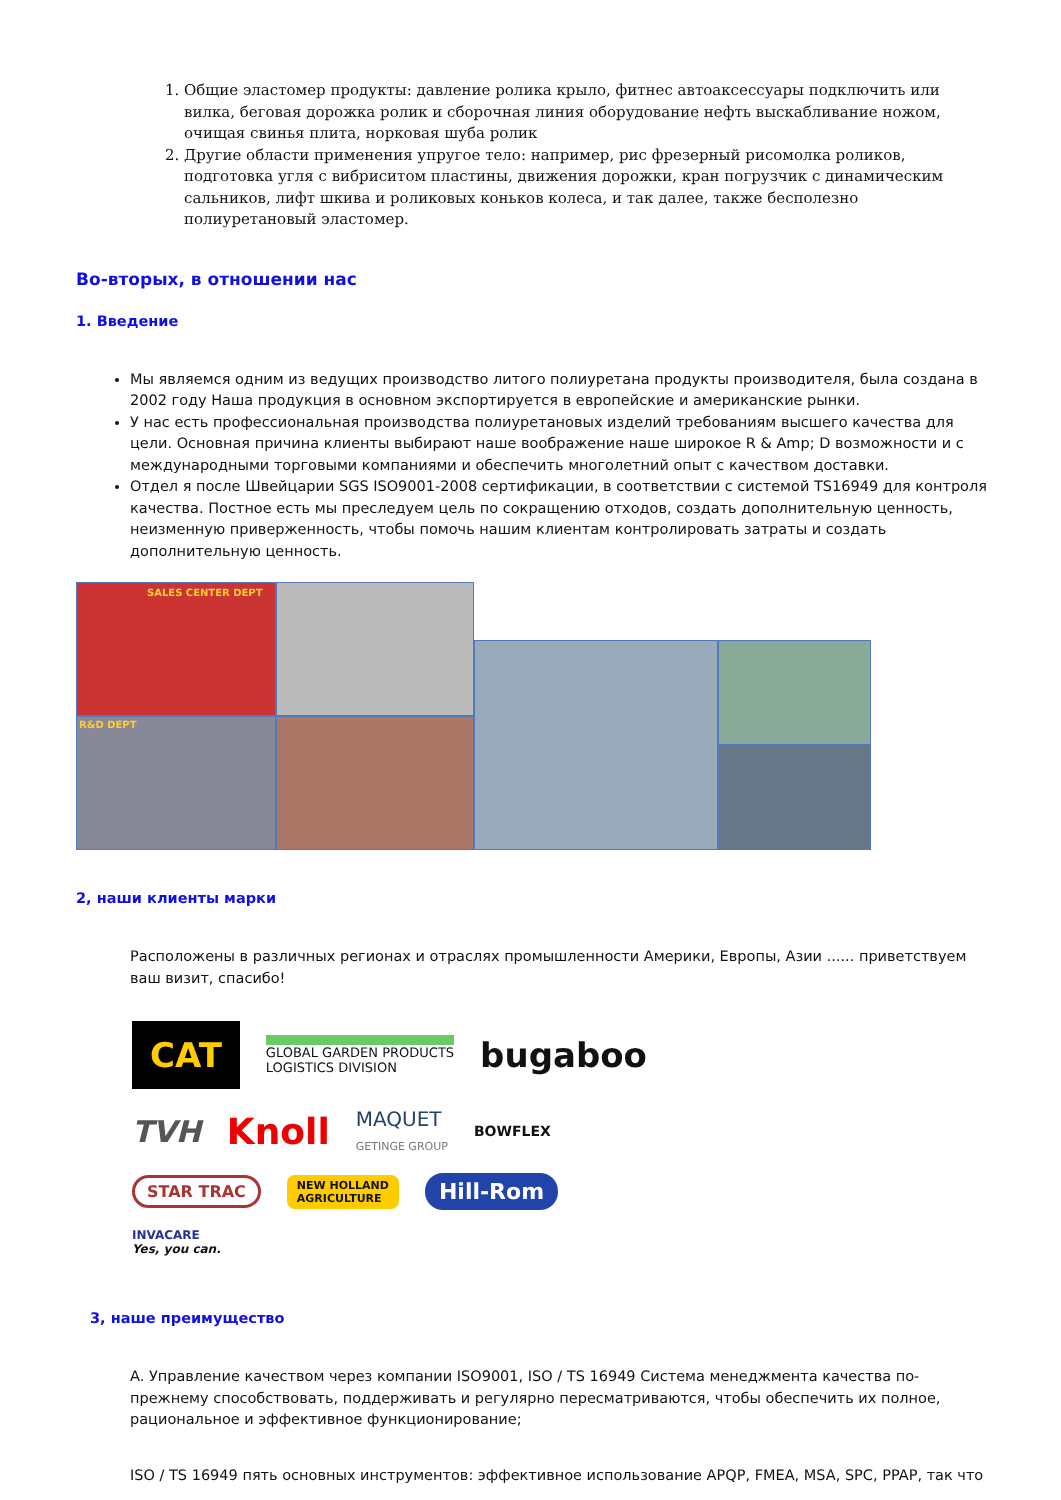1. Общие эластомер продукты: давление ролика крыло, фитнес автоаксессуары подключить или вилка, беговая дорожка ролик и сборочная линия оборудование нефть выскабливание ножом, очищая свинья плита, норковая шуба ролик
2. Другие области применения упругое тело: например, рис фрезерный рисомолка роликов, подготовка угля с вибриситом пластины, движения дорожки, кран погрузчик с динамическим сальников, лифт шкива и роликовых коньков колеса, и так далее, также бесполезно полиуретановый эластомер.
Во-вторых, в отношении нас
1. Введение
Мы являемся одним из ведущих производство литого полиуретана продукты производителя, была создана в 2002 году Наша продукция в основном экспортируется в европейские и американские рынки.
У нас есть профессиональная производства полиуретановых изделий требованиям высшего качества для цели. Основная причина клиенты выбирают наше воображение наше широкое R & Amp; D возможности и с международными торговыми компаниями и обеспечить многолетний опыт с качеством доставки.
Отдел я после Швейцарии SGS ISO9001-2008 сертификации, в соответствии с системой TS16949 для контроля качества. Постное есть мы преследуем цель по сокращению отходов, создать дополнительную ценность, неизменную приверженность, чтобы помочь нашим клиентам контролировать затраты и создать дополнительную ценность.
SALES CENTER DEPT
R&D DEPT
2, наши клиенты марки
Расположены в различных регионах и отраслях промышленности Америки, Европы, Азии ...... приветствуем ваш визит, спасибо!
CAT GLOBAL GARDEN PRODUCTS
LOGISTICS DIVISION bugaboo TVH Knoll MAQUET
GETINGE GROUP BOWFLEX STAR TRAC NEW HOLLAND
AGRICULTURE Hill-Rom INVACARE
Yes, you can.
3, наше преимущество
A. Управление качеством через компании ISO9001, ISO / TS 16949 Система менеджмента качества по-прежнему способствовать, поддерживать и регулярно пересматриваются, чтобы обеспечить их полное, рациональное и эффективное функционирование;
ISO / TS 16949 пять основных инструментов: эффективное использование APQP, FMEA, MSA, SPC, PPAP, так что